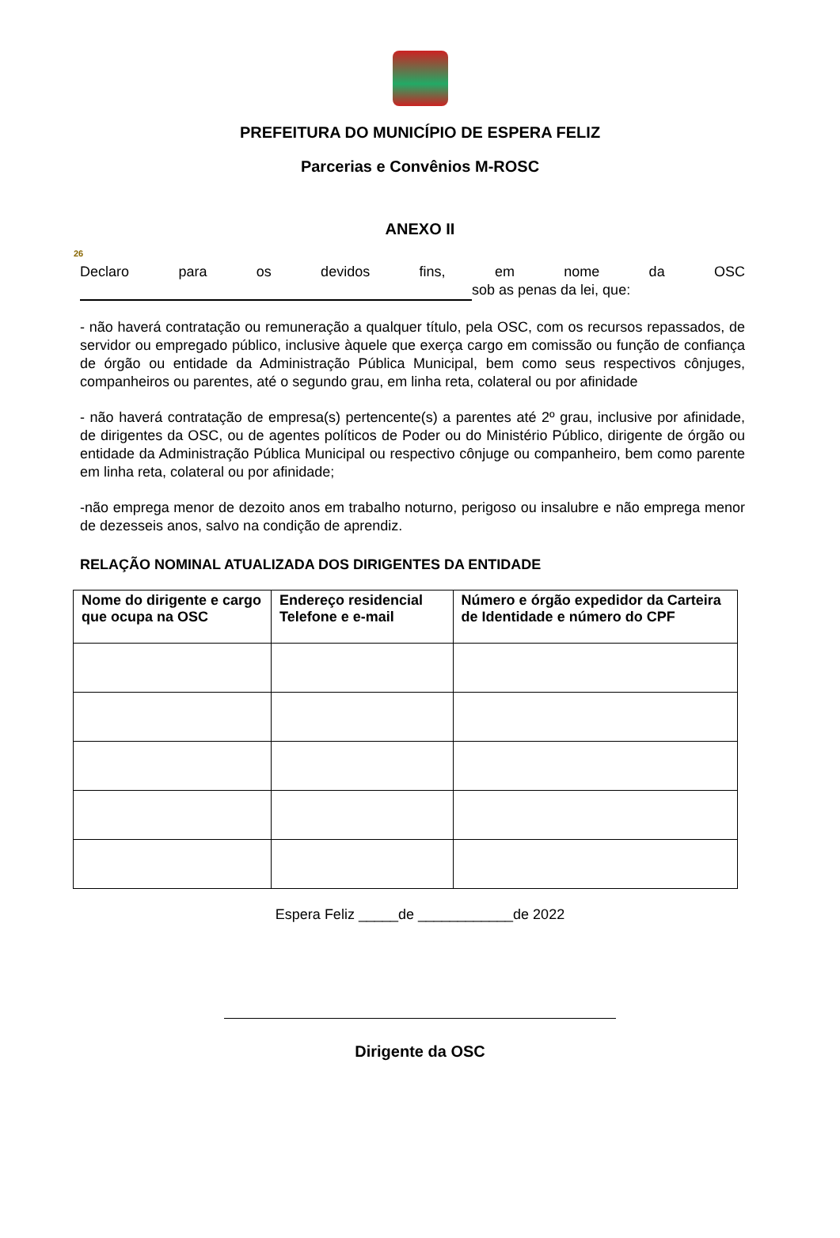PREFEITURA DO MUNICÍPIO DE ESPERA FELIZ
Parcerias e Convênios M-ROSC
ANEXO II
26
Declaro para os devidos fins, em nome da OSC
sob as penas da lei, que:
- não haverá contratação ou remuneração a qualquer título, pela OSC, com os recursos repassados, de servidor ou empregado público, inclusive àquele que exerça cargo em comissão ou função de confiança de órgão ou entidade da Administração Pública Municipal, bem como seus respectivos cônjuges, companheiros ou parentes, até o segundo grau, em linha reta, colateral ou por afinidade
- não haverá contratação de empresa(s) pertencente(s) a parentes até 2º grau, inclusive por afinidade, de dirigentes da OSC, ou de agentes políticos de Poder ou do Ministério Público, dirigente de órgão ou entidade da Administração Pública Municipal ou respectivo cônjuge ou companheiro, bem como parente em linha reta, colateral ou por afinidade;
-não emprega menor de dezoito anos em trabalho noturno, perigoso ou insalubre e não emprega menor de dezesseis anos, salvo na condição de aprendiz.
RELAÇÃO NOMINAL ATUALIZADA DOS DIRIGENTES DA ENTIDADE
| Nome do dirigente e cargo que ocupa na OSC | Endereço residencial Telefone e e-mail | Número e órgão expedidor da Carteira de Identidade e número do CPF |
| --- | --- | --- |
Espera Feliz _____de ____________de 2022
Dirigente da OSC